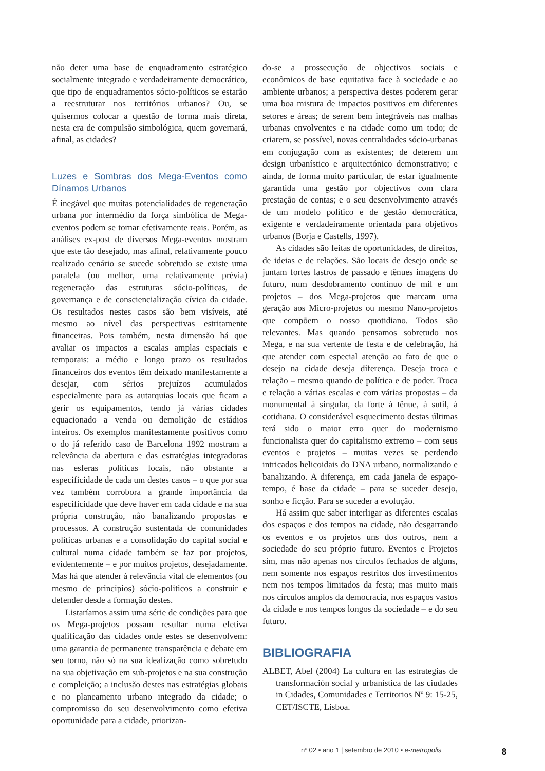não deter uma base de enquadramento estratégico socialmente integrado e verdadeiramente democrático, que tipo de enquadramentos sócio-políticos se estarão a reestruturar nos territórios urbanos? Ou, se quisermos colocar a questão de forma mais direta, nesta era de compulsão simbológica, quem governará, afinal, as cidades?
Luzes e Sombras dos Mega-Eventos como Dínamos Urbanos
É inegável que muitas potencialidades de regeneração urbana por intermédio da força simbólica de Mega-eventos podem se tornar efetivamente reais. Porém, as análises ex-post de diversos Mega-eventos mostram que este tão desejado, mas afinal, relativamente pouco realizado cenário se sucede sobretudo se existe uma paralela (ou melhor, uma relativamente prévia) regeneração das estruturas sócio-políticas, de governança e de consciencialização cívica da cidade. Os resultados nestes casos são bem visíveis, até mesmo ao nível das perspectivas estritamente financeiras. Pois também, nesta dimensão há que avaliar os impactos a escalas amplas espaciais e temporais: a médio e longo prazo os resultados financeiros dos eventos têm deixado manifestamente a desejar, com sérios prejuízos acumulados especialmente para as autarquias locais que ficam a gerir os equipamentos, tendo já várias cidades equacionado a venda ou demolição de estádios inteiros. Os exemplos manifestamente positivos como o do já referido caso de Barcelona 1992 mostram a relevância da abertura e das estratégias integradoras nas esferas políticas locais, não obstante a especificidade de cada um destes casos – o que por sua vez também corrobora a grande importância da especificidade que deve haver em cada cidade e na sua própria construção, não banalizando propostas e processos. A construção sustentada de comunidades políticas urbanas e a consolidação do capital social e cultural numa cidade também se faz por projetos, evidentemente – e por muitos projetos, desejadamente. Mas há que atender à relevância vital de elementos (ou mesmo de princípios) sócio-políticos a construir e defender desde a formação destes.
Listaríamos assim uma série de condições para que os Mega-projetos possam resultar numa efetiva qualificação das cidades onde estes se desenvolvem: uma garantia de permanente transparência e debate em seu torno, não só na sua idealização como sobretudo na sua objetivação em sub-projetos e na sua construção e compleição; a inclusão destes nas estratégias globais e no planeamento urbano integrado da cidade; o compromisso do seu desenvolvimento como efetiva oportunidade para a cidade, priorizan-
do-se a prossecução de objectivos sociais e econômicos de base equitativa face à sociedade e ao ambiente urbanos; a perspectiva destes poderem gerar uma boa mistura de impactos positivos em diferentes setores e áreas; de serem bem integráveis nas malhas urbanas envolventes e na cidade como um todo; de criarem, se possível, novas centralidades sócio-urbanas em conjugação com as existentes; de deterem um design urbanístico e arquitectónico demonstrativo; e ainda, de forma muito particular, de estar igualmente garantida uma gestão por objectivos com clara prestação de contas; e o seu desenvolvimento através de um modelo político e de gestão democrática, exigente e verdadeiramente orientada para objetivos urbanos (Borja e Castells, 1997).
As cidades são feitas de oportunidades, de direitos, de ideias e de relações. São locais de desejo onde se juntam fortes lastros de passado e tênues imagens do futuro, num desdobramento contínuo de mil e um projetos – dos Mega-projetos que marcam uma geração aos Micro-projetos ou mesmo Nano-projetos que compõem o nosso quotidiano. Todos são relevantes. Mas quando pensamos sobretudo nos Mega, e na sua vertente de festa e de celebração, há que atender com especial atenção ao fato de que o desejo na cidade deseja diferença. Deseja troca e relação – mesmo quando de política e de poder. Troca e relação a várias escalas e com várias propostas – da monumental à singular, da forte à tênue, à sutil, à cotidiana. O considerável esquecimento destas últimas terá sido o maior erro quer do modernismo funcionalista quer do capitalismo extremo – com seus eventos e projetos – muitas vezes se perdendo intricados helicoidais do DNA urbano, normalizando e banalizando. A diferença, em cada janela de espaço-tempo, é base da cidade – para se suceder desejo, sonho e ficção. Para se suceder a evolução.
Há assim que saber interligar as diferentes escalas dos espaços e dos tempos na cidade, não desgarrando os eventos e os projetos uns dos outros, nem a sociedade do seu próprio futuro. Eventos e Projetos sim, mas não apenas nos círculos fechados de alguns, nem somente nos espaços restritos dos investimentos nem nos tempos limitados da festa; mas muito mais nos círculos amplos da democracia, nos espaços vastos da cidade e nos tempos longos da sociedade – e do seu futuro.
BIBLIOGRAFIA
ALBET, Abel (2004) La cultura en las estrategias de transformación social y urbanística de las ciudades in Cidades, Comunidades e Territorios Nº 9: 15-25, CET/ISCTE, Lisboa.
nº 02 ▪ ano 1 | setembro de 2010 ▪ e-metropolis 8